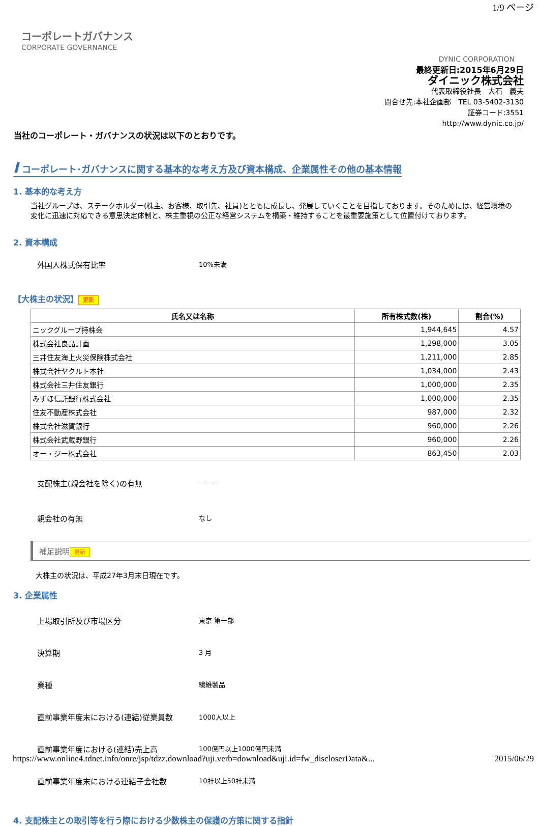1/9 ページ
コーポレートガバナンス
CORPORATE GOVERNANCE
DYNIC CORPORATION
最終更新日:2015年6月29日
ダイニック株式会社
代表取締役社長　大石　義夫
問合せ先:本社企画部　TEL 03-5402-3130
証券コード:3551
http://www.dynic.co.jp/
当社のコーポレート・ガバナンスの状況は以下のとおりです。
I コーポレート･ガバナンスに関する基本的な考え方及び資本構成、企業属性その他の基本情報
1. 基本的な考え方
当社グループは、ステークホルダー(株主、お客様、取引先、社員)とともに成長し、発展していくことを目指しております。そのためには、経営環境の変化に迅速に対応できる意思決定体制と、株主重視の公正な経営システムを構築・維持することを最重要施策として位置付けております。
2. 資本構成
外国人株式保有比率
10%未満
【大株主の状況】 更新
| 氏名又は名称 | 所有株式数(株) | 割合(%) |
| --- | --- | --- |
| ニックグループ持株会 | 1,944,645 | 4.57 |
| 株式会社良品計画 | 1,298,000 | 3.05 |
| 三井住友海上火災保険株式会社 | 1,211,000 | 2.85 |
| 株式会社ヤクルト本社 | 1,034,000 | 2.43 |
| 株式会社三井住友銀行 | 1,000,000 | 2.35 |
| みずほ信託銀行株式会社 | 1,000,000 | 2.35 |
| 住友不動産株式会社 | 987,000 | 2.32 |
| 株式会社滋賀銀行 | 960,000 | 2.26 |
| 株式会社武蔵野銀行 | 960,000 | 2.26 |
| オー・ジー株式会社 | 863,450 | 2.03 |
支配株主(親会社を除く)の有無
———
親会社の有無
なし
補足説明 更新
大株主の状況は、平成27年3月末日現在です。
3. 企業属性
上場取引所及び市場区分
東京 第一部
決算期
3 月
業種
繊維製品
直前事業年度末における(連結)従業員数
1000人以上
直前事業年度における(連結)売上高
100億円以上1000億円未満
直前事業年度末における連結子会社数
10社以上50社未満
4. 支配株主との取引等を行う際における少数株主の保護の方策に関する指針
https://www.online4.tdnet.info/onre/jsp/tdzz.download?uji.verb=download&uji.id=fw_discloserData&... 2015/06/29